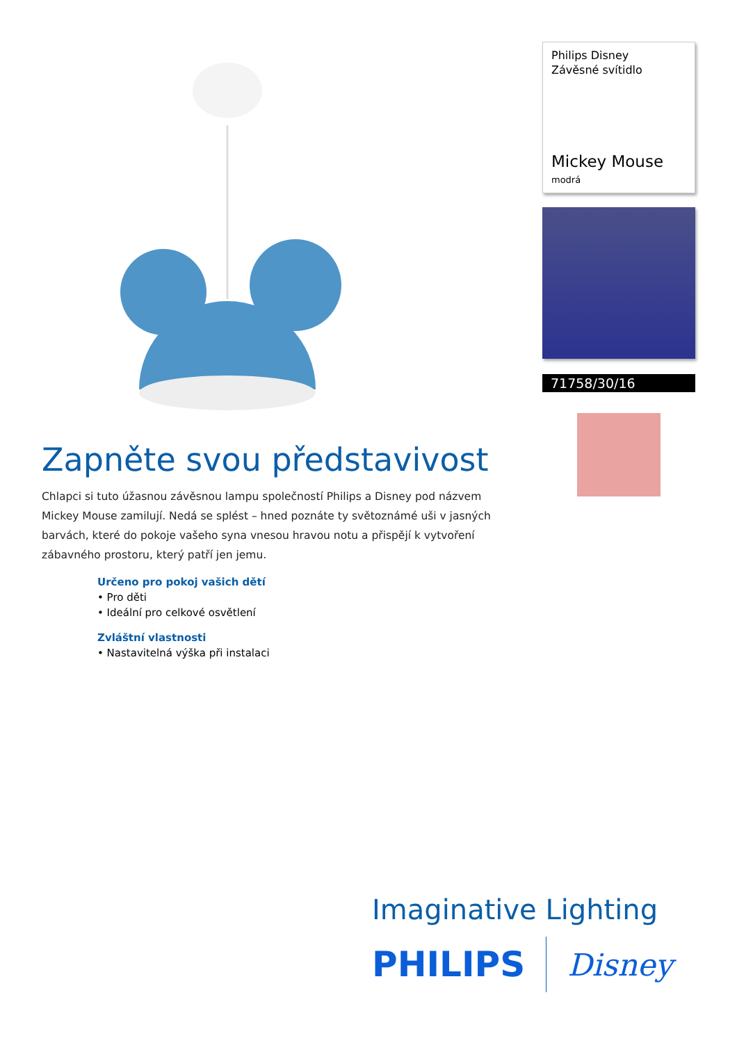Zapněte svou představivost
Chlapci si tuto úžasnou závěsnou lampu společností Philips a Disney pod názvem Mickey Mouse zamilují. Nedá se splést – hned poznáte ty světoznámé uši v jasných barvách, které do pokoje vašeho syna vnesou hravou notu a přispějí k vytvoření zábavného prostoru, který patří jen jemu.
Určeno pro pokoj vašich dětí
• Pro děti
• Ideální pro celkové osvětlení
Zvláštní vlastnosti
• Nastavitelná výška při instalaci
Philips Disney
Závěsné svítidlo
Mickey Mouse
modrá
71758/30/16
Imaginative Lighting
PHILIPS Disney